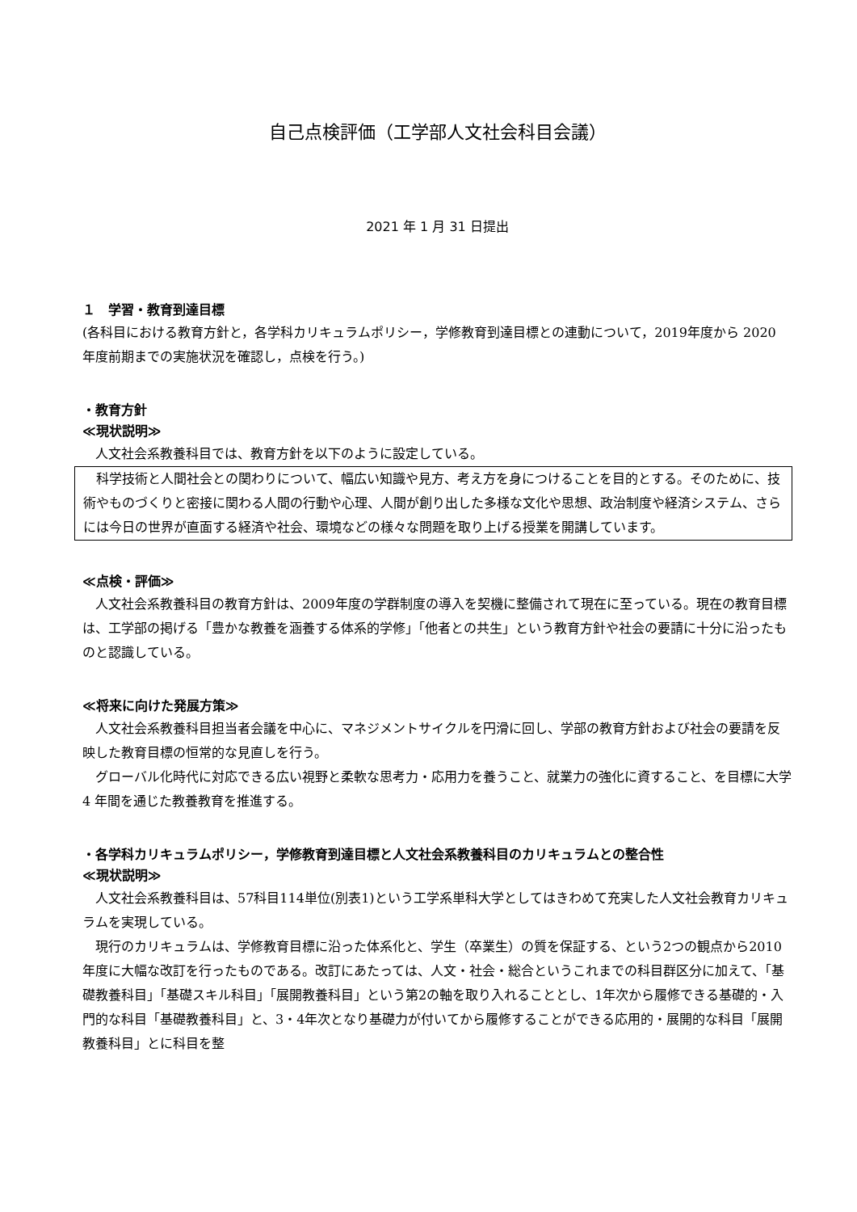自己点検評価（工学部人文社会科目会議）
2021 年 1 月 31 日提出
１　学習・教育到達目標
(各科目における教育方針と，各学科カリキュラムポリシー，学修教育到達目標との連動について，2019年度から 2020 年度前期までの実施状況を確認し，点検を行う。)
・教育方針
≪現状説明≫
人文社会系教養科目では、教育方針を以下のように設定している。
科学技術と人間社会との関わりについて、幅広い知識や見方、考え方を身につけることを目的とする。そのために、技術やものづくりと密接に関わる人間の行動や心理、人間が創り出した多様な文化や思想、政治制度や経済システム、さらには今日の世界が直面する経済や社会、環境などの様々な問題を取り上げる授業を開講しています。
≪点検・評価≫
人文社会系教養科目の教育方針は、2009年度の学群制度の導入を契機に整備されて現在に至っている。現在の教育目標は、工学部の掲げる「豊かな教養を涵養する体系的学修」「他者との共生」という教育方針や社会の要請に十分に沿ったものと認識している。
≪将来に向けた発展方策≫
人文社会系教養科目担当者会議を中心に、マネジメントサイクルを円滑に回し、学部の教育方針および社会の要請を反映した教育目標の恒常的な見直しを行う。
グローバル化時代に対応できる広い視野と柔軟な思考力・応用力を養うこと、就業力の強化に資すること、を目標に大学 4 年間を通じた教養教育を推進する。
・各学科カリキュラムポリシー，学修教育到達目標と人文社会系教養科目のカリキュラムとの整合性
≪現状説明≫
人文社会系教養科目は、57科目114単位(別表1)という工学系単科大学としてはきわめて充実した人文社会教育カリキュラムを実現している。
現行のカリキュラムは、学修教育目標に沿った体系化と、学生（卒業生）の質を保証する、という2つの観点から2010年度に大幅な改訂を行ったものである。改訂にあたっては、人文・社会・総合というこれまでの科目群区分に加えて、「基礎教養科目」「基礎スキル科目」「展開教養科目」という第2の軸を取り入れることとし、1年次から履修できる基礎的・入門的な科目「基礎教養科目」と、3・4年次となり基礎力が付いてから履修することができる応用的・展開的な科目「展開教養科目」とに科目を整